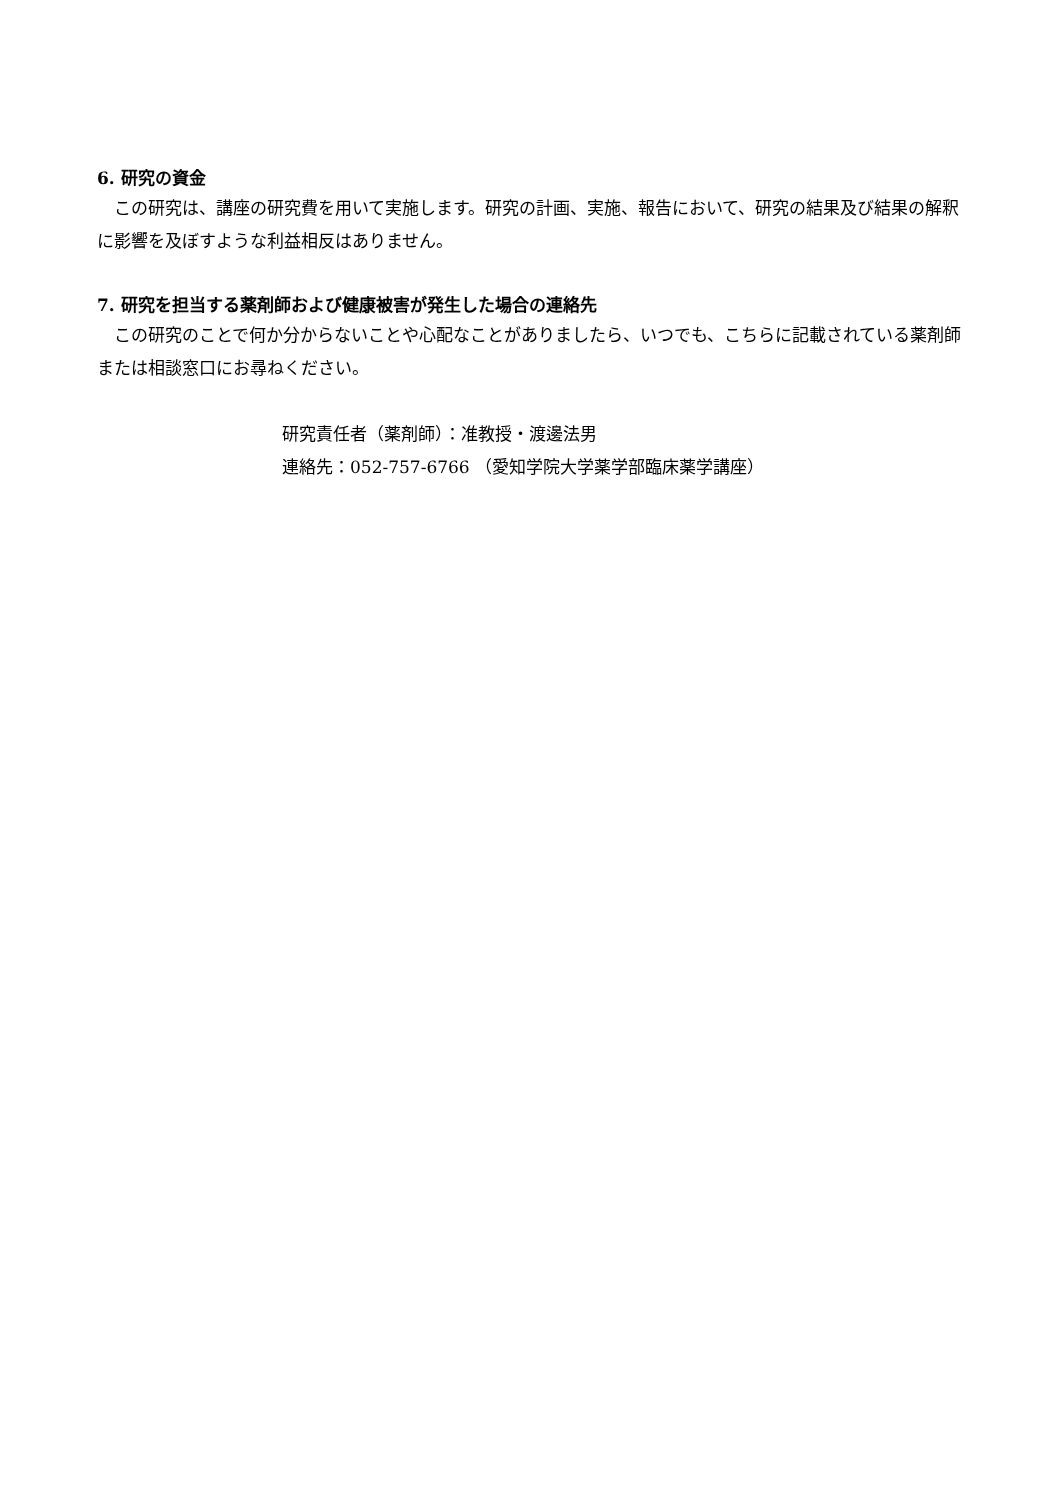6. 研究の資金
この研究は、講座の研究費を用いて実施します。研究の計画、実施、報告において、研究の結果及び結果の解釈に影響を及ぼすような利益相反はありません。
7. 研究を担当する薬剤師および健康被害が発生した場合の連絡先
この研究のことで何か分からないことや心配なことがありましたら、いつでも、こちらに記載されている薬剤師または相談窓口にお尋ねください。
研究責任者（薬剤師）：准教授・渡邊法男
連絡先：052-757-6766 （愛知学院大学薬学部臨床薬学講座）